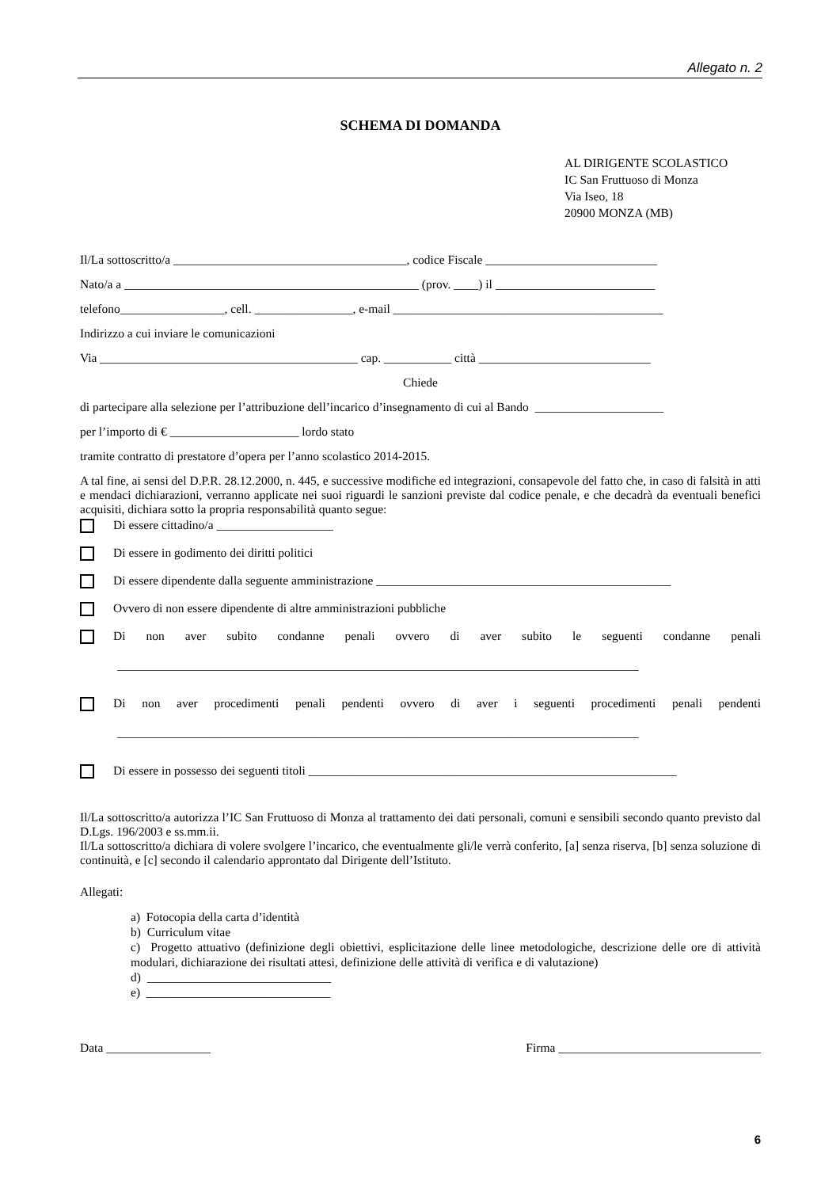Allegato n. 2
SCHEMA DI DOMANDA
AL DIRIGENTE SCOLASTICO
IC San Fruttuoso di Monza
Via Iseo, 18
20900 MONZA (MB)
Il/La sottoscritto/a ______________________________________, codice Fiscale ____________________________
Nato/a a ________________________________________________ (prov. ____) il __________________________
telefono_________________, cell. ________________, e-mail ____________________________________________
Indirizzo a cui inviare le comunicazioni
Via __________________________________________ cap. ___________ città ____________________________
Chiede
di partecipare alla selezione per l’attribuzione dell’incarico d’insegnamento di cui al Bando _____________________
per l’importo di € _____________________ lordo stato
tramite contratto di prestatore d’opera per l’anno scolastico 2014-2015.
A tal fine, ai sensi del D.P.R. 28.12.2000, n. 445, e successive modifiche ed integrazioni, consapevole del fatto che, in caso di falsità in atti e mendaci dichiarazioni, verranno applicate nei suoi riguardi le sanzioni previste dal codice penale, e che decadrà da eventuali benefici acquisiti, dichiara sotto la propria responsabilità quanto segue:
Di essere cittadino/a ___________________
Di essere in godimento dei diritti politici
Di essere dipendente dalla seguente amministrazione ________________________________________________
Ovvero di non essere dipendente di altre amministrazioni pubbliche
Di non aver subito condanne penali ovvero di aver subito le seguenti condanne penali
_____________________________________________________________________________________
Di non aver procedimenti penali pendenti ovvero di aver i seguenti procedimenti penali pendenti
_____________________________________________________________________________________
Di essere in possesso dei seguenti titoli ____________________________________________________________
Il/La sottoscritto/a autorizza l’IC San Fruttuoso di Monza al trattamento dei dati personali, comuni e sensibili secondo quanto previsto dal D.Lgs. 196/2003 e ss.mm.ii.
Il/La sottoscritto/a dichiara di volere svolgere l’incarico, che eventualmente gli/le verrà conferito, [a] senza riserva, [b] senza soluzione di continuità, e [c] secondo il calendario approntato dal Dirigente dell’Istituto.
Allegati:
a) Fotocopia della carta d’identità
b) Curriculum vitae
c) Progetto attuativo (definizione degli obiettivi, esplicitazione delle linee metodologiche, descrizione delle ore di attività modulari, dichiarazione dei risultati attesi, definizione delle attività di verifica e di valutazione)
d) ______________________________
e) ______________________________
Data _________________ Firma _________________________________
6